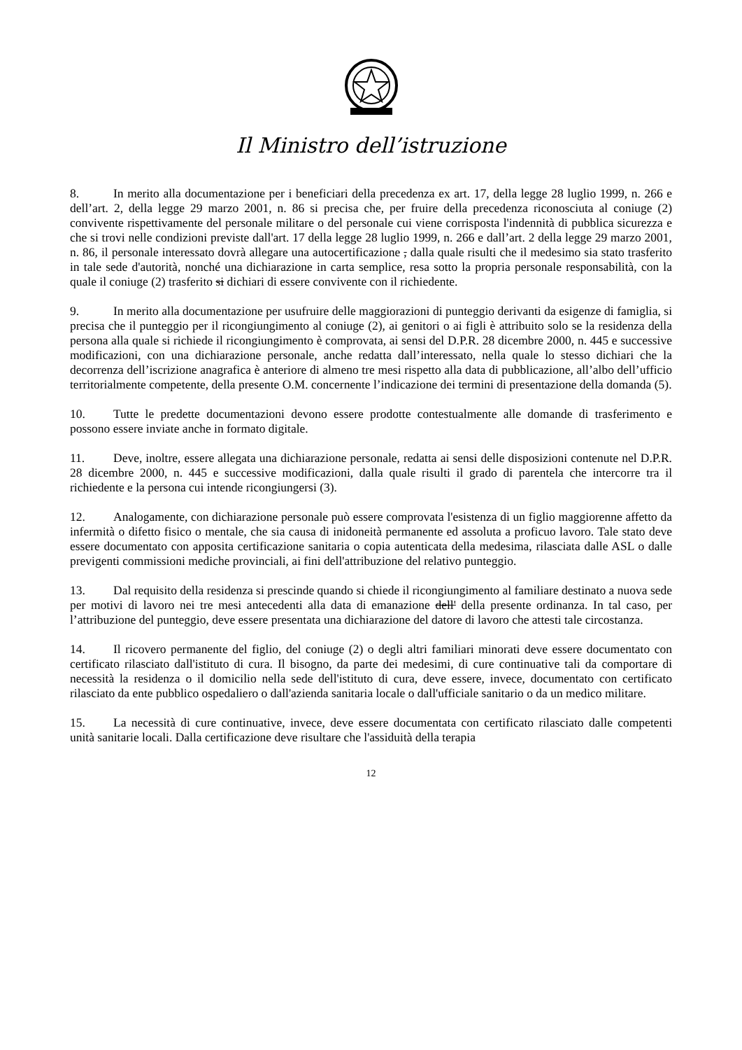Il Ministro dell’istruzione
8. In merito alla documentazione per i beneficiari della precedenza ex art. 17, della legge 28 luglio 1999, n. 266 e dell’art. 2, della legge 29 marzo 2001, n. 86 si precisa che, per fruire della precedenza riconosciuta al coniuge (2) convivente rispettivamente del personale militare o del personale cui viene corrisposta l'indennità di pubblica sicurezza e che si trovi nelle condizioni previste dall'art. 17 della legge 28 luglio 1999, n. 266 e dall’art. 2 della legge 29 marzo 2001, n. 86, il personale interessato dovrà allegare una autocertificazione , dalla quale risulti che il medesimo sia stato trasferito in tale sede d'autorità, nonché una dichiarazione in carta semplice, resa sotto la propria personale responsabilità, con la quale il coniuge (2) trasferito si dichiari di essere convivente con il richiedente.
9. In merito alla documentazione per usufruire delle maggiorazioni di punteggio derivanti da esigenze di famiglia, si precisa che il punteggio per il ricongiungimento al coniuge (2), ai genitori o ai figli è attribuito solo se la residenza della persona alla quale si richiede il ricongiungimento è comprovata, ai sensi del D.P.R. 28 dicembre 2000, n. 445 e successive modificazioni, con una dichiarazione personale, anche redatta dall’interessato, nella quale lo stesso dichiari che la decorrenza dell’iscrizione anagrafica è anteriore di almeno tre mesi rispetto alla data di pubblicazione, all’albo dell’ufficio territorialmente competente, della presente O.M. concernente l’indicazione dei termini di presentazione della domanda (5).
10. Tutte le predette documentazioni devono essere prodotte contestualmente alle domande di trasferimento e possono essere inviate anche in formato digitale.
11. Deve, inoltre, essere allegata una dichiarazione personale, redatta ai sensi delle disposizioni contenute nel D.P.R. 28 dicembre 2000, n. 445 e successive modificazioni, dalla quale risulti il grado di parentela che intercorre tra il richiedente e la persona cui intende ricongiungersi (3).
12. Analogamente, con dichiarazione personale può essere comprovata l'esistenza di un figlio maggiorenne affetto da infermità o difetto fisico o mentale, che sia causa di inidoneità permanente ed assoluta a proficuo lavoro. Tale stato deve essere documentato con apposita certificazione sanitaria o copia autenticata della medesima, rilasciata dalle ASL o dalle previgenti commissioni mediche provinciali, ai fini dell'attribuzione del relativo punteggio.
13. Dal requisito della residenza si prescinde quando si chiede il ricongiungimento al familiare destinato a nuova sede per motivi di lavoro nei tre mesi antecedenti alla data di emanazione dell' della presente ordinanza. In tal caso, per l’attribuzione del punteggio, deve essere presentata una dichiarazione del datore di lavoro che attesti tale circostanza.
14. Il ricovero permanente del figlio, del coniuge (2) o degli altri familiari minorati deve essere documentato con certificato rilasciato dall'istituto di cura. Il bisogno, da parte dei medesimi, di cure continuative tali da comportare di necessità la residenza o il domicilio nella sede dell'istituto di cura, deve essere, invece, documentato con certificato rilasciato da ente pubblico ospedaliero o dall'azienda sanitaria locale o dall'ufficiale sanitario o da un medico militare.
15. La necessità di cure continuative, invece, deve essere documentata con certificato rilasciato dalle competenti unità sanitarie locali. Dalla certificazione deve risultare che l'assiduità della terapia
12